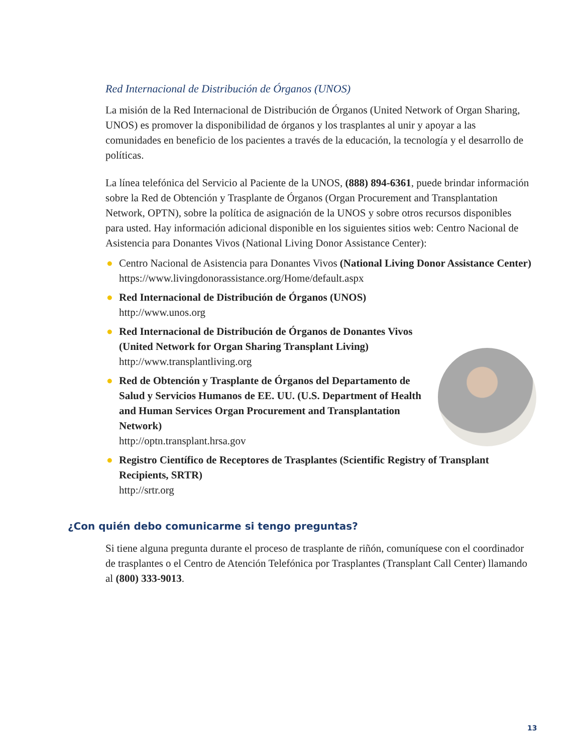Red Internacional de Distribución de Órganos (UNOS)
La misión de la Red Internacional de Distribución de Órganos (United Network of Organ Sharing, UNOS) es promover la disponibilidad de órganos y los trasplantes al unir y apoyar a las comunidades en beneficio de los pacientes a través de la educación, la tecnología y el desarrollo de políticas.
La línea telefónica del Servicio al Paciente de la UNOS, (888) 894-6361, puede brindar información sobre la Red de Obtención y Trasplante de Órganos (Organ Procurement and Transplantation Network, OPTN), sobre la política de asignación de la UNOS y sobre otros recursos disponibles para usted. Hay información adicional disponible en los siguientes sitios web: Centro Nacional de Asistencia para Donantes Vivos (National Living Donor Assistance Center):
● Centro Nacional de Asistencia para Donantes Vivos (National Living Donor Assistance Center)
https://www.livingdonorassistance.org/Home/default.aspx
● Red Internacional de Distribución de Órganos (UNOS)
http://www.unos.org
● Red Internacional de Distribución de Órganos de Donantes Vivos (United Network for Organ Sharing Transplant Living)
http://www.transplantliving.org
● Red de Obtención y Trasplante de Órganos del Departamento de Salud y Servicios Humanos de EE. UU. (U.S. Department of Health and Human Services Organ Procurement and Transplantation Network)
http://optn.transplant.hrsa.gov
● Registro Científico de Receptores de Trasplantes (Scientific Registry of Transplant Recipients, SRTR)
http://srtr.org
¿Con quién debo comunicarme si tengo preguntas?
Si tiene alguna pregunta durante el proceso de trasplante de riñón, comuníquese con el coordinador de trasplantes o el Centro de Atención Telefónica por Trasplantes (Transplant Call Center) llamando al (800) 333-9013.
13